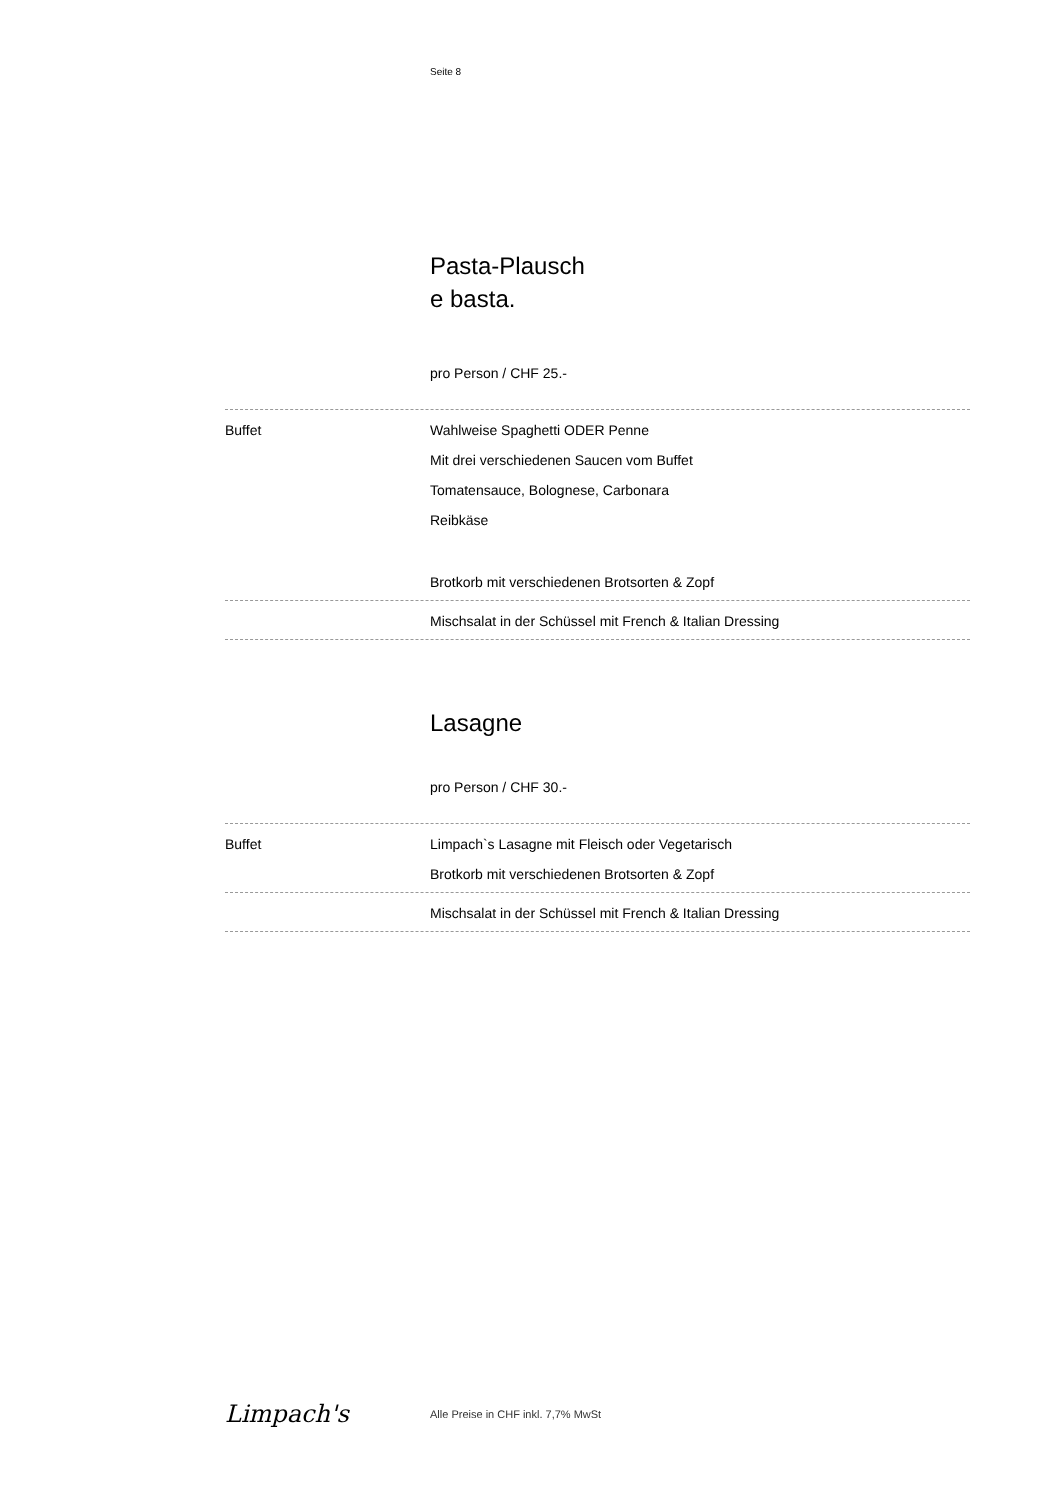Seite 8
Pasta-Plausch
e basta.
pro Person / CHF 25.-
Buffet Wahlweise Spaghetti ODER Penne
Mit drei verschiedenen Saucen vom Buffet
Tomatensauce, Bolognese, Carbonara
Reibkäse
Brotkorb mit verschiedenen Brotsorten & Zopf
Mischsalat in der Schüssel mit French & Italian Dressing
Lasagne
pro Person / CHF 30.-
Buffet Limpach`s Lasagne mit Fleisch oder Vegetarisch
Brotkorb mit verschiedenen Brotsorten & Zopf
Mischsalat in der Schüssel mit French & Italian Dressing
Limpach's
Alle Preise in CHF inkl. 7,7% MwSt